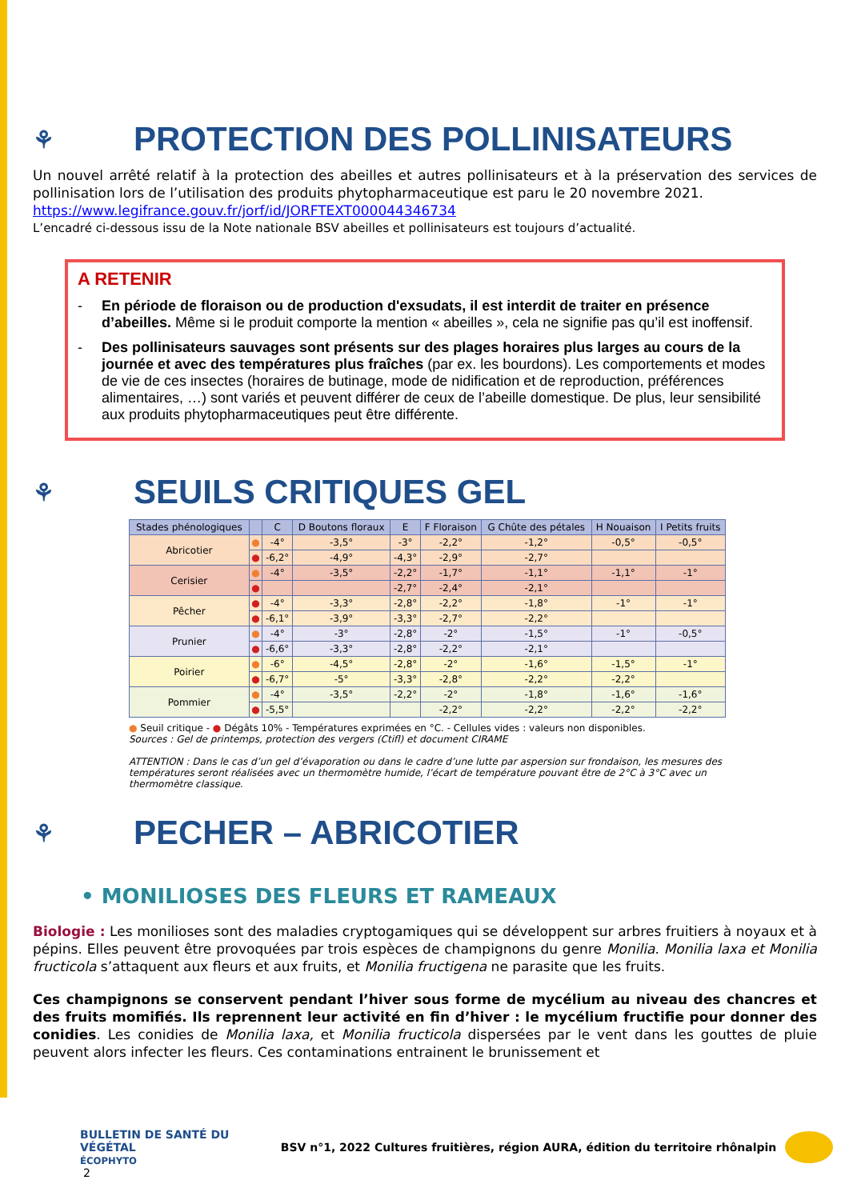⚘ PROTECTION DES POLLINISATEURS
Un nouvel arrêté relatif à la protection des abeilles et autres pollinisateurs et à la préservation des services de pollinisation lors de l’utilisation des produits phytopharmaceutique est paru le 20 novembre 2021.
https://www.legifrance.gouv.fr/jorf/id/JORFTEXT000044346734
L’encadré ci-dessous issu de la Note nationale BSV abeilles et pollinisateurs est toujours d’actualité.
A RETENIR
- En période de floraison ou de production d'exsudats, il est interdit de traiter en présence d’abeilles. Même si le produit comporte la mention « abeilles », cela ne signifie pas qu’il est inoffensif.
- Des pollinisateurs sauvages sont présents sur des plages horaires plus larges au cours de la journée et avec des températures plus fraîches (par ex. les bourdons). Les comportements et modes de vie de ces insectes (horaires de butinage, mode de nidification et de reproduction, préférences alimentaires, …) sont variés et peuvent différer de ceux de l’abeille domestique. De plus, leur sensibilité aux produits phytopharmaceutiques peut être différente.
⚘ SEUILS CRITIQUES GEL
| Stades phénologiques | | C | D Boutons floraux | E | F Floraison | G Chûte des pétales | H Nouaison | I Petits fruits |
| --- | --- | --- | --- | --- | --- | --- | --- | --- |
| Abricotier | ● | -4° | -3,5° | -3° | -2,2° | -1,2° | -0,5° | -0,5° |
| | ● | -6,2° | -4,9° | -4,3° | -2,9° | -2,7° | | |
| Cerisier | ● | -4° | -3,5° | -2,2° | -1,7° | -1,1° | -1,1° | -1° |
| | ● | | | -2,7° | -2,4° | -2,1° | | |
| Pêcher | ● | -4° | -3,3° | -2,8° | -2,2° | -1,8° | -1° | -1° |
| | ● | -6,1° | -3,9° | -3,3° | -2,7° | -2,2° | | |
| Prunier | ● | -4° | -3° | -2,8° | -2° | -1,5° | -1° | -0,5° |
| | ● | -6,6° | -3,3° | -2,8° | -2,2° | -2,1° | | |
| Poirier | ● | -6° | -4,5° | -2,8° | -2° | -1,6° | -1,5° | -1° |
| | ● | -6,7° | -5° | -3,3° | -2,8° | -2,2° | -2,2° | |
| Pommier | ● | -4° | -3,5° | -2,2° | -2° | -1,8° | -1,6° | -1,6° |
| | ● | -5,5° | | | -2,2° | -2,2° | -2,2° | -2,2° |
● Seuil critique - ● Dégâts 10% - Températures exprimées en °C. - Cellules vides : valeurs non disponibles.
Sources : Gel de printemps, protection des vergers (Ctifl) et document CIRAME
ATTENTION : Dans le cas d’un gel d’évaporation ou dans le cadre d’une lutte par aspersion sur frondaison, les mesures des températures seront réalisées avec un thermomètre humide, l’écart de température pouvant être de 2°C à 3°C avec un thermomètre classique.
⚘ PECHER – ABRICOTIER
• MONILIOSES DES FLEURS ET RAMEAUX
Biologie : Les monilioses sont des maladies cryptogamiques qui se développent sur arbres fruitiers à noyaux et à pépins. Elles peuvent être provoquées par trois espèces de champignons du genre Monilia. Monilia laxa et Monilia fructicola s’attaquent aux fleurs et aux fruits, et Monilia fructigena ne parasite que les fruits.
Ces champignons se conservent pendant l’hiver sous forme de mycélium au niveau des chancres et des fruits momifiés. Ils reprennent leur activité en fin d’hiver : le mycélium fructifie pour donner des conidies. Les conidies de Monilia laxa, et Monilia fructicola dispersées par le vent dans les gouttes de pluie peuvent alors infecter les fleurs. Ces contaminations entrainent le brunissement et
BULLETIN DE SANTÉ DU VÉGÉTAL
ÉCOPHYTO
BSV n°1, 2022 Cultures fruitières, région AURA, édition du territoire rhônalpin
2